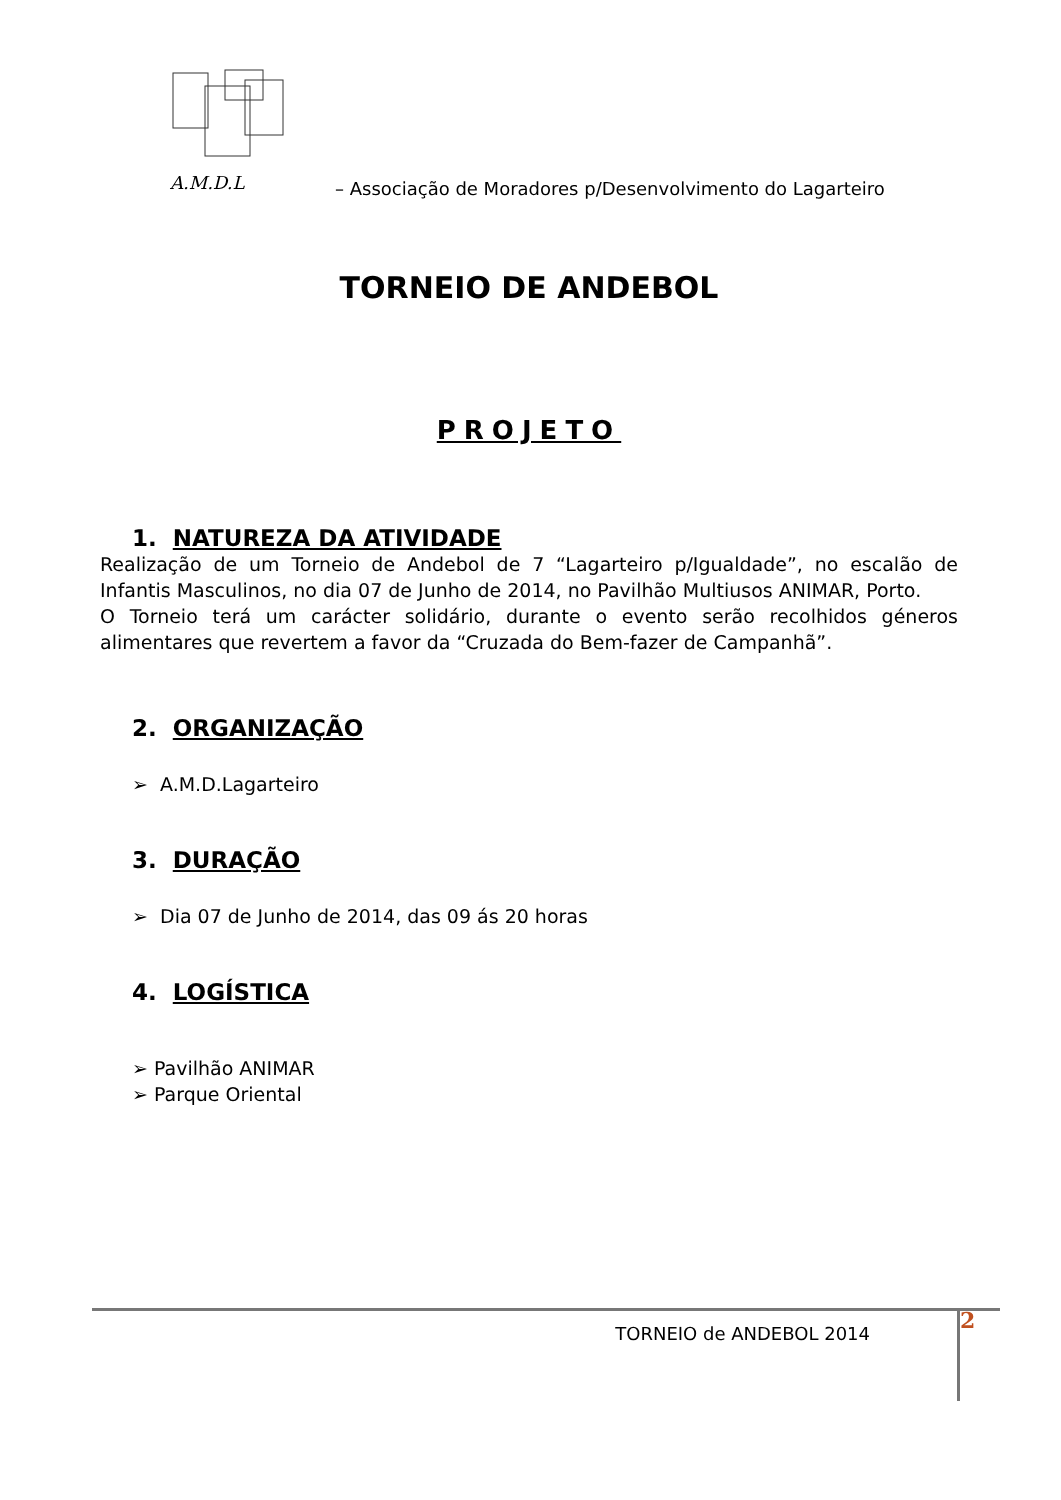A.M.D.L
– Associação de Moradores p/Desenvolvimento do Lagarteiro
TORNEIO DE ANDEBOL
PROJETO
1. NATUREZA DA ATIVIDADE
Realização de um Torneio de Andebol de 7 “Lagarteiro p/Igualdade”, no escalão de Infantis Masculinos, no dia 07 de Junho de 2014, no Pavilhão Multiusos ANIMAR, Porto.
O Torneio terá um carácter solidário, durante o evento serão recolhidos géneros alimentares que revertem a favor da “Cruzada do Bem-fazer de Campanhã”.
2. ORGANIZAÇÃO
➢ A.M.D.Lagarteiro
3. DURAÇÃO
➢ Dia 07 de Junho de 2014, das 09 ás 20 horas
4. LOGÍSTICA
➢ Pavilhão ANIMAR
➢ Parque Oriental
TORNEIO de ANDEBOL 2014
2